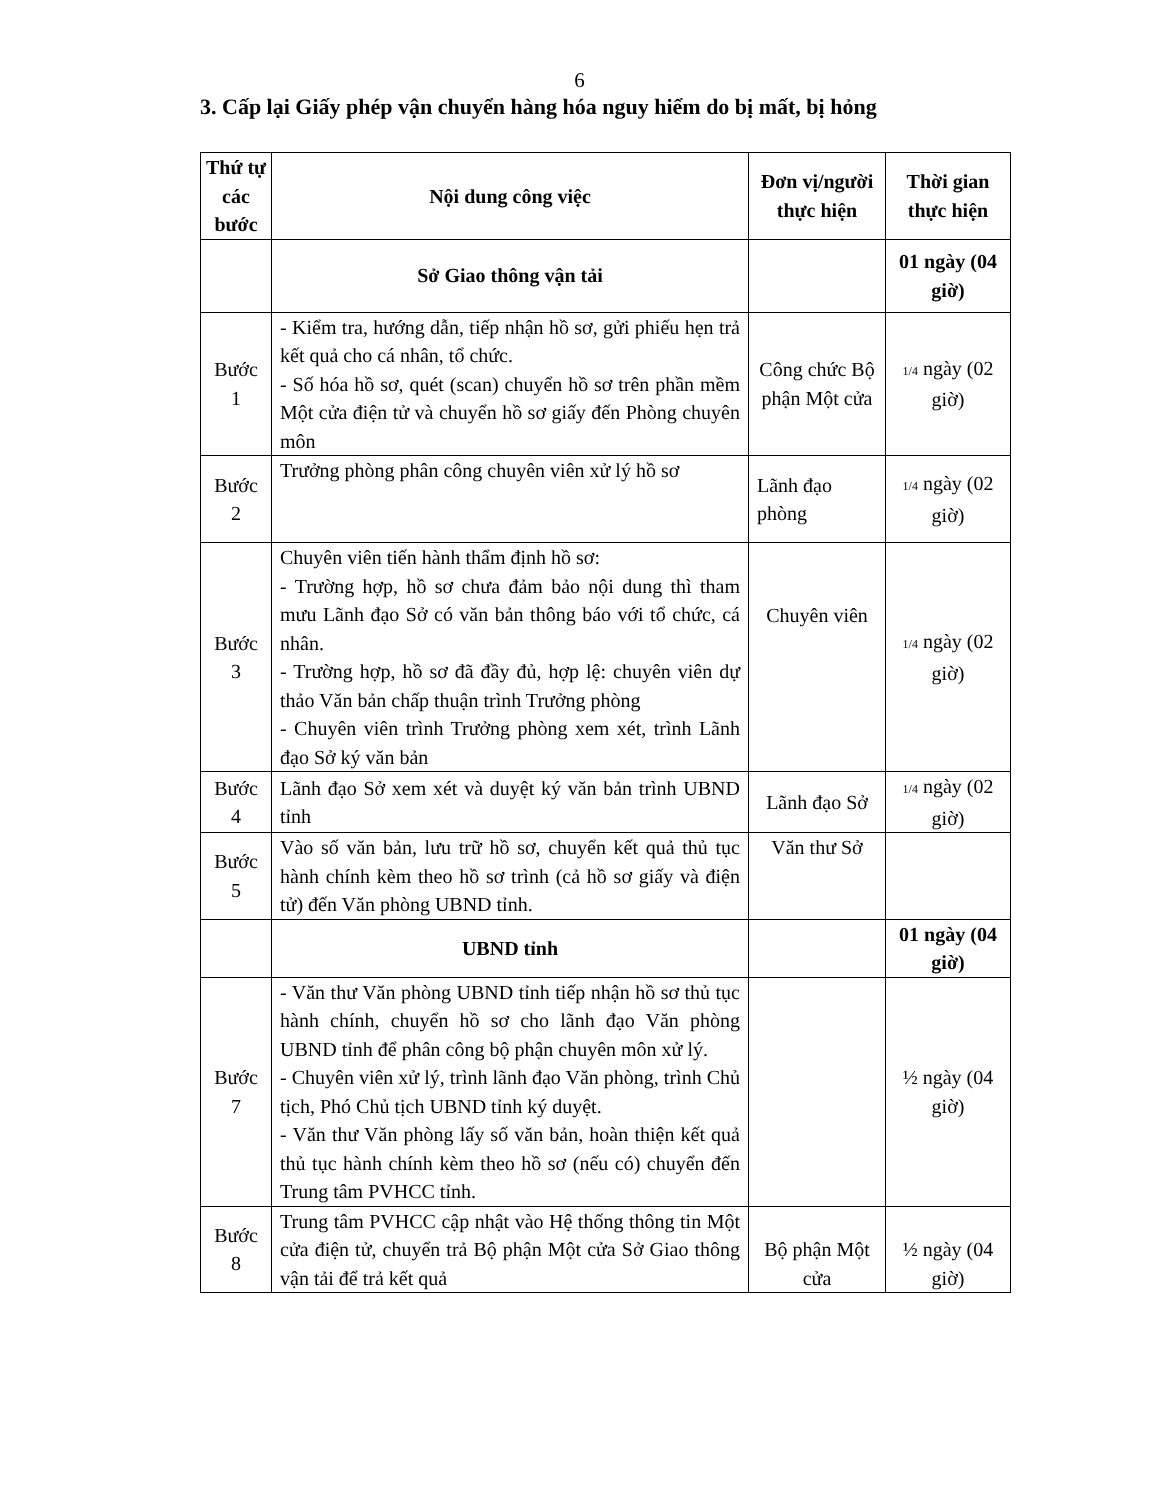6
3. Cấp lại Giấy phép vận chuyển hàng hóa nguy hiểm do bị mất, bị hỏng
| Thứ tự các bước | Nội dung công việc | Đơn vị/người thực hiện | Thời gian thực hiện |
| --- | --- | --- | --- |
| | Sở Giao thông vận tải | | 01 ngày (04 giờ) |
| Bước 1 | - Kiểm tra, hướng dẫn, tiếp nhận hồ sơ, gửi phiếu hẹn trả kết quả cho cá nhân, tổ chức. - Số hóa hồ sơ, quét (scan) chuyển hồ sơ trên phần mềm Một cửa điện tử và chuyển hồ sơ giấy đến Phòng chuyên môn | Công chức Bộ phận Một cửa | 1/4 ngày (02 giờ) |
| Bước 2 | Trưởng phòng phân công chuyên viên xử lý hồ sơ | Lãnh đạo phòng | 1/4 ngày (02 giờ) |
| Bước 3 | Chuyên viên tiến hành thẩm định hồ sơ: - Trường hợp, hồ sơ chưa đảm bảo nội dung thì tham mưu Lãnh đạo Sở có văn bản thông báo với tổ chức, cá nhân. - Trường hợp, hồ sơ đã đầy đủ, hợp lệ: chuyên viên dự thảo Văn bản chấp thuận trình Trưởng phòng - Chuyên viên trình Trưởng phòng xem xét, trình Lãnh đạo Sở ký văn bản | Chuyên viên | 1/4 ngày (02 giờ) |
| Bước 4 | Lãnh đạo Sở xem xét và duyệt ký văn bản trình UBND tỉnh | Lãnh đạo Sở | 1/4 ngày (02 giờ) |
| Bước 5 | Vào số văn bản, lưu trữ hồ sơ, chuyển kết quả thủ tục hành chính kèm theo hồ sơ trình (cả hồ sơ giấy và điện tử) đến Văn phòng UBND tỉnh. | Văn thư Sở | |
| | UBND tỉnh | | 01 ngày (04 giờ) |
| Bước 7 | - Văn thư Văn phòng UBND tỉnh tiếp nhận hồ sơ thủ tục hành chính, chuyển hồ sơ cho lãnh đạo Văn phòng UBND tỉnh để phân công bộ phận chuyên môn xử lý. - Chuyên viên xử lý, trình lãnh đạo Văn phòng, trình Chủ tịch, Phó Chủ tịch UBND tỉnh ký duyệt. - Văn thư Văn phòng lấy số văn bản, hoàn thiện kết quả thủ tục hành chính kèm theo hồ sơ (nếu có) chuyển đến Trung tâm PVHCC tỉnh. | | ½ ngày (04 giờ) |
| Bước 8 | Trung tâm PVHCC cập nhật vào Hệ thống thông tin Một cửa điện tử, chuyển trả Bộ phận Một cửa Sở Giao thông vận tải để trả kết quả | Bộ phận Một cửa | ½ ngày (04 giờ) |